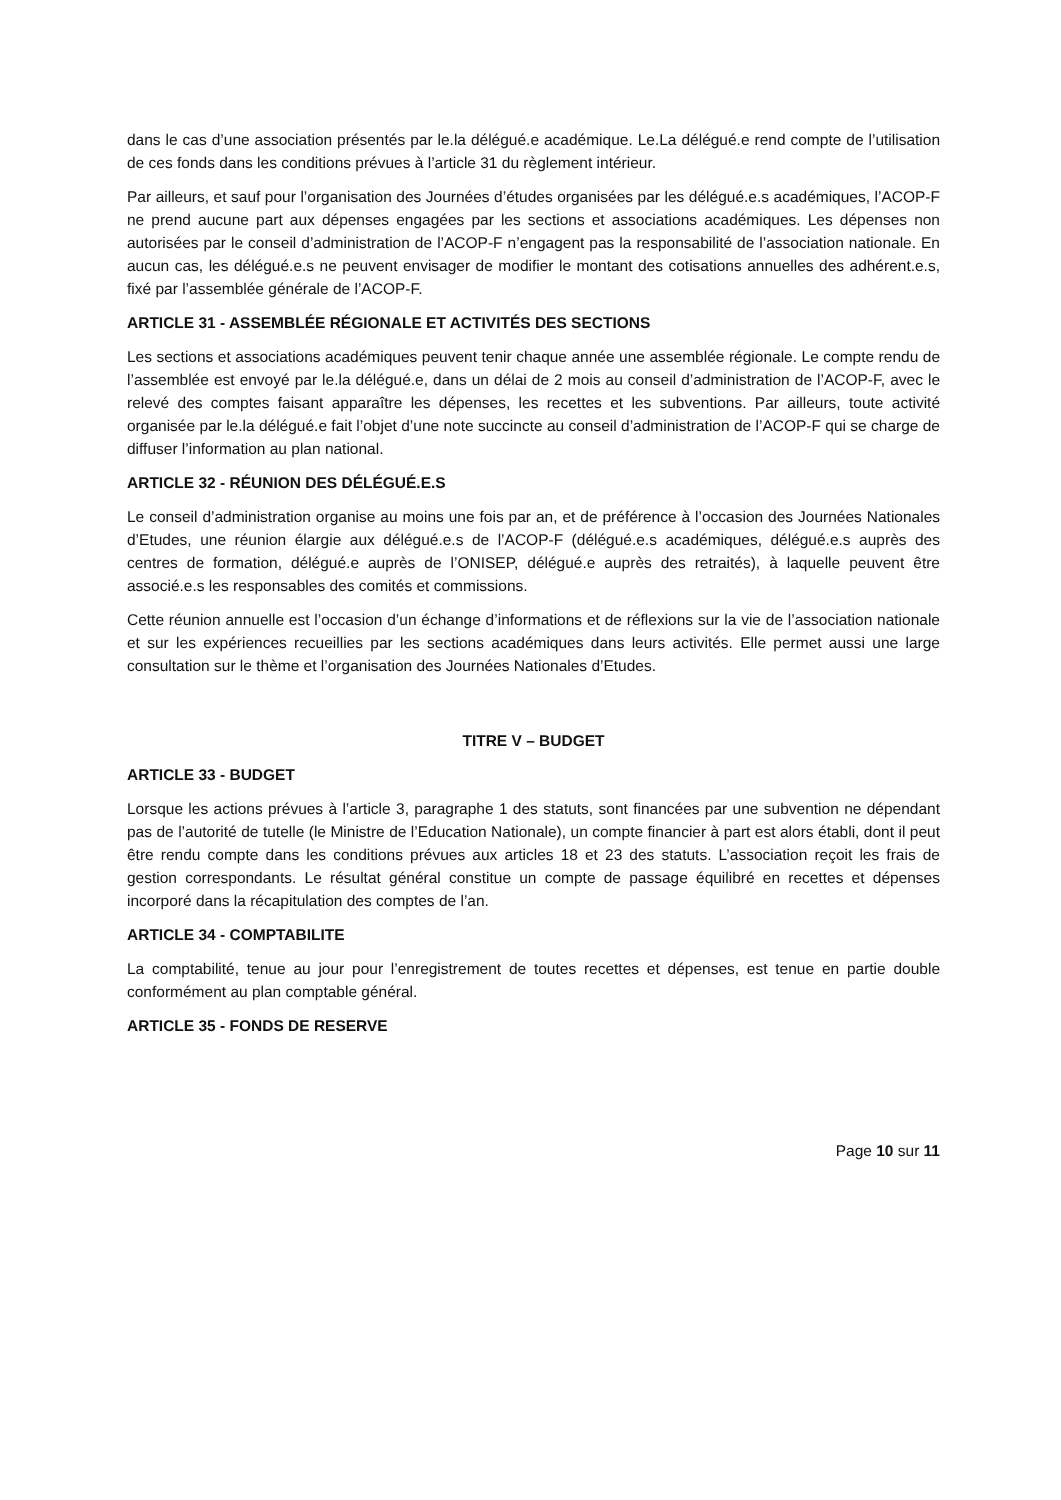dans le cas d’une association présentés par le.la délégué.e académique. Le.La délégué.e rend compte de l’utilisation de ces fonds dans les conditions prévues à l’article 31 du règlement intérieur.
Par ailleurs, et sauf pour l’organisation des Journées d’études organisées par les délégué.e.s académiques, l’ACOP-F ne prend aucune part aux dépenses engagées par les sections et associations académiques. Les dépenses non autorisées par le conseil d’administration de l’ACOP-F n’engagent pas la responsabilité de l’association nationale. En aucun cas, les délégué.e.s ne peuvent envisager de modifier le montant des cotisations annuelles des adhérent.e.s, fixé par l’assemblée générale de l’ACOP-F.
ARTICLE 31 - ASSEMBLÉE RÉGIONALE ET ACTIVITÉS DES SECTIONS
Les sections et associations académiques peuvent tenir chaque année une assemblée régionale. Le compte rendu de l’assemblée est envoyé par le.la délégué.e, dans un délai de 2 mois au conseil d’administration de l’ACOP-F, avec le relevé des comptes faisant apparaître les dépenses, les recettes et les subventions. Par ailleurs, toute activité organisée par le.la délégué.e fait l’objet d’une note succincte au conseil d’administration de l’ACOP-F qui se charge de diffuser l’information au plan national.
ARTICLE 32 - RÉUNION DES DÉLÉGUÉ.E.S
Le conseil d’administration organise au moins une fois par an, et de préférence à l’occasion des Journées Nationales d’Etudes, une réunion élargie aux délégué.e.s de l’ACOP-F (délégué.e.s académiques, délégué.e.s auprès des centres de formation, délégué.e auprès de l’ONISEP, délégué.e auprès des retraités), à laquelle peuvent être associé.e.s les responsables des comités et commissions.
Cette réunion annuelle est l’occasion d’un échange d’informations et de réflexions sur la vie de l’association nationale et sur les expériences recueillies par les sections académiques dans leurs activités. Elle permet aussi une large consultation sur le thème et l’organisation des Journées Nationales d’Etudes.
TITRE V – BUDGET
ARTICLE 33 - BUDGET
Lorsque les actions prévues à l’article 3, paragraphe 1 des statuts, sont financées par une subvention ne dépendant pas de l’autorité de tutelle (le Ministre de l’Education Nationale), un compte financier à part est alors établi, dont il peut être rendu compte dans les conditions prévues aux articles 18 et 23 des statuts. L’association reçoit les frais de gestion correspondants. Le résultat général constitue un compte de passage équilibré en recettes et dépenses incorporé dans la récapitulation des comptes de l’an.
ARTICLE 34 - COMPTABILITE
La comptabilité, tenue au jour pour l’enregistrement de toutes recettes et dépenses, est tenue en partie double conformément au plan comptable général.
ARTICLE 35 - FONDS DE RESERVE
Page 10 sur 11